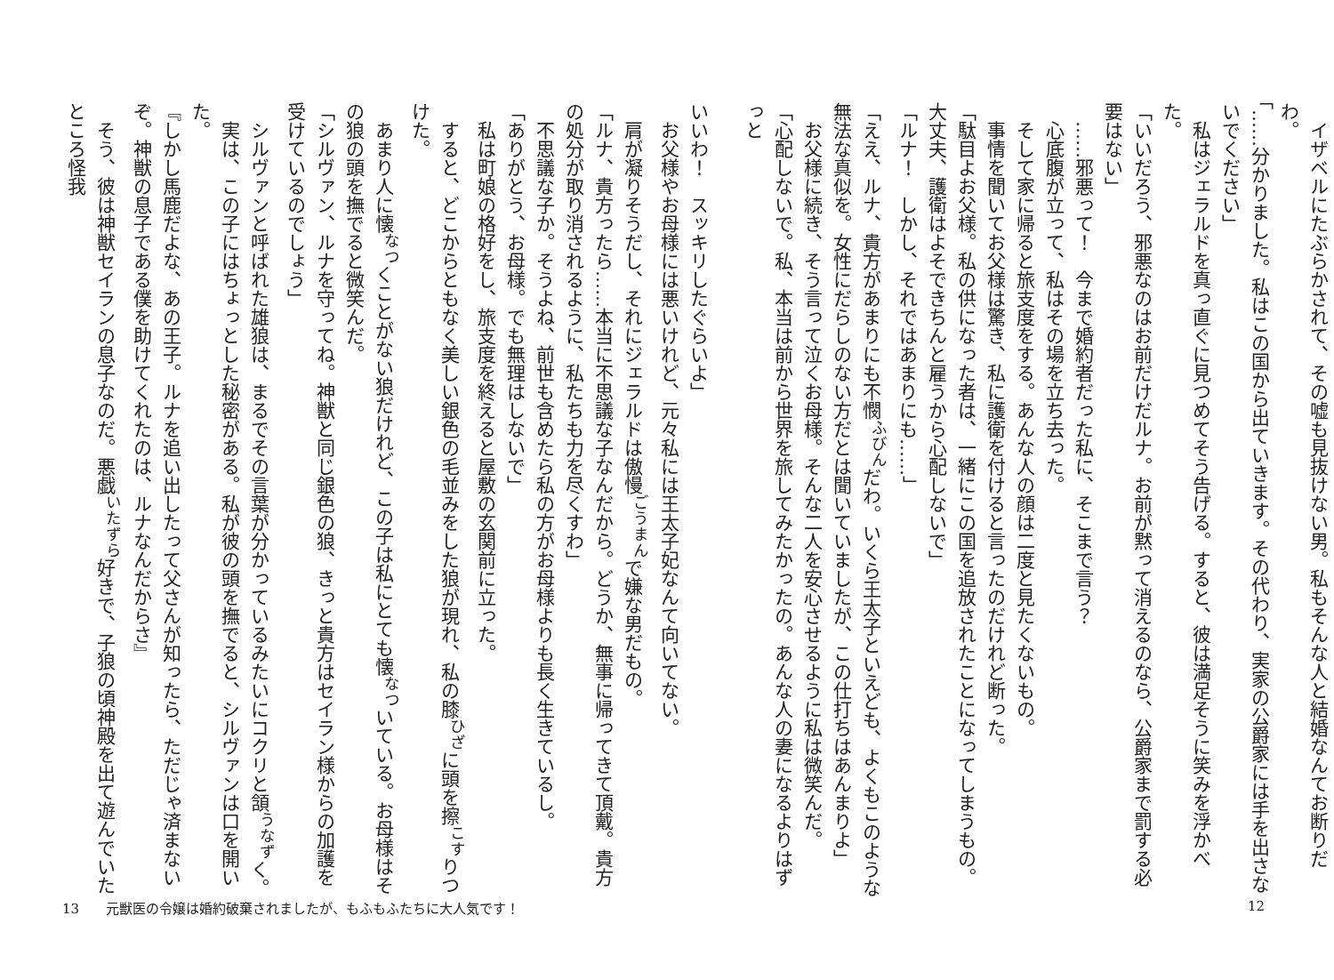イザベルにたぶらかされて、その嘘も見抜けない男。私もそんな人と結婚なんてお断りだわ。
「……分かりました。私はこの国から出ていきます。その代わり、実家の公爵家には手を出さないでください」
　私はジェラルドを真っ直ぐに見つめてそう告げる。すると、彼は満足そうに笑みを浮かべた。
「いいだろう、邪悪なのはお前だけだルナ。お前が黙って消えるのなら、公爵家まで罰する必要はない」
　……邪悪って！　今まで婚約者だった私に、そこまで言う？
　心底腹が立って、私はその場を立ち去った。
　そして家に帰ると旅支度をする。あんな人の顔は二度と見たくないもの。
　事情を聞いてお父様は驚き、私に護衛を付けると言ったのだけれど断った。
「駄目よお父様。私の供になった者は、一緒にこの国を追放されたことになってしまうもの。大丈夫、護衛はよそできちんと雇うから心配しないで」
「ルナ！　しかし、それではあまりにも……」
「ええ、ルナ、貴方があまりにも不憫<sup>ふびん</sup>だわ。いくら王太子といえども、よくもこのような無法な真似を。女性にだらしのない方だとは聞いていましたが、この仕打ちはあんまりよ」
　お父様に続き、そう言って泣くお母様。そんな二人を安心させるように私は微笑んだ。
「心配しないで。私、本当は前から世界を旅してみたかったの。あんな人の妻になるよりはずっと
12
いいわ！　スッキリしたぐらいよ」
　お父様やお母様には悪いけれど、元々私には王太子妃なんて向いてない。
　肩が凝りそうだし、それにジェラルドは傲慢<sup>ごうまん</sup>で嫌な男だもの。
「ルナ、貴方ったら……本当に不思議な子なんだから。どうか、無事に帰ってきて頂戴。貴方の処分が取り消されるように、私たちも力を尽くすわ」
　不思議な子か。そうよね、前世も含めたら私の方がお母様よりも長く生きているし。
「ありがとう、お母様。でも無理はしないで」
　私は町娘の格好をし、旅支度を終えると屋敷の玄関前に立った。
　すると、どこからともなく美しい銀色の毛並みをした狼が現れ、私の膝<sup>ひざ</sup>に頭を擦<sup>こす</sup>りつけた。
　あまり人に懐<sup>なつ</sup>くことがない狼だけれど、この子は私にとても懐<sup>なつ</sup>いている。お母様はその狼の頭を撫でると微笑んだ。
「シルヴァン、ルナを守ってね。神獣と同じ銀色の狼、きっと貴方はセイラン様からの加護を受けているのでしょう」
　シルヴァンと呼ばれた雄狼は、まるでその言葉が分かっているみたいにコクリと頷<sup>うなず</sup>く。
　実は、この子にはちょっとした秘密がある。私が彼の頭を撫でると、シルヴァンは口を開いた。
『しかし馬鹿だよな、あの王子。ルナを追い出したって父さんが知ったら、ただじゃ済まないぞ。神獣の息子である僕を助けてくれたのは、ルナなんだからさ』
　そう、彼は神獣セイランの息子なのだ。悪戯<sup>いたずら</sup>好きで、子狼の頃神殿を出て遊んでいたところ怪我
13　　元獣医の令嬢は婚約破棄されましたが、もふもふたちに大人気です！